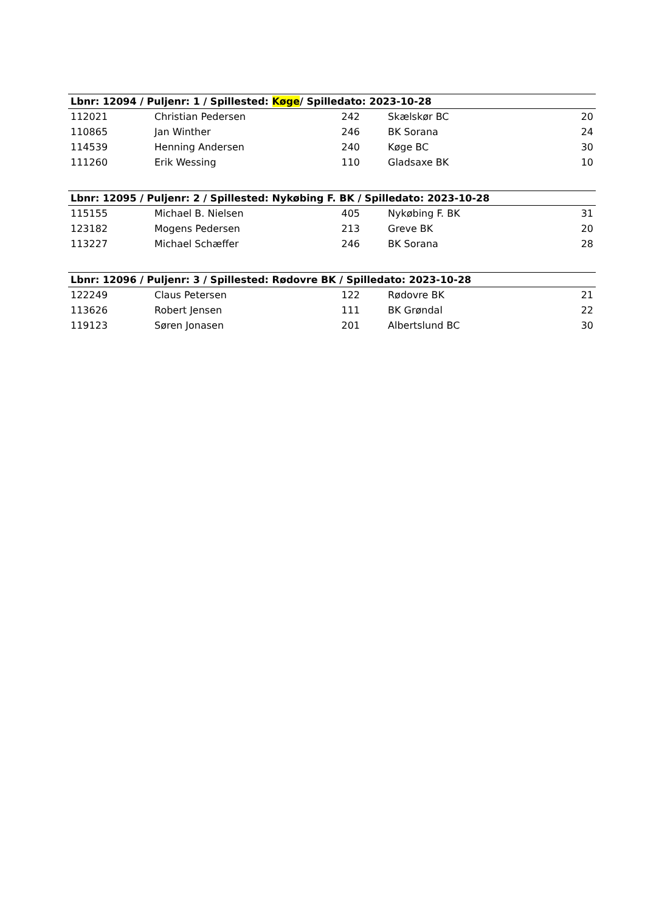| Lbnr: 12094 / Puljenr: 1 / Spillested: Køge / Spilledato: 2023-10-28 | | | | |
| --- | --- | --- | --- | --- |
| 112021 | Christian Pedersen | 242 | Skælskør BC | 20 |
| 110865 | Jan Winther | 246 | BK Sorana | 24 |
| 114539 | Henning Andersen | 240 | Køge BC | 30 |
| 111260 | Erik Wessing | 110 | Gladsaxe BK | 10 |
| Lbnr: 12095 / Puljenr: 2 / Spillested: Nykøbing F. BK / Spilledato: 2023-10-28 | | | | |
| --- | --- | --- | --- | --- |
| 115155 | Michael B. Nielsen | 405 | Nykøbing F. BK | 31 |
| 123182 | Mogens Pedersen | 213 | Greve BK | 20 |
| 113227 | Michael Schæffer | 246 | BK Sorana | 28 |
| Lbnr: 12096 / Puljenr: 3 / Spillested: Rødovre BK / Spilledato: 2023-10-28 | | | | |
| --- | --- | --- | --- | --- |
| 122249 | Claus Petersen | 122 | Rødovre BK | 21 |
| 113626 | Robert Jensen | 111 | BK Grøndal | 22 |
| 119123 | Søren Jonasen | 201 | Albertslund BC | 30 |